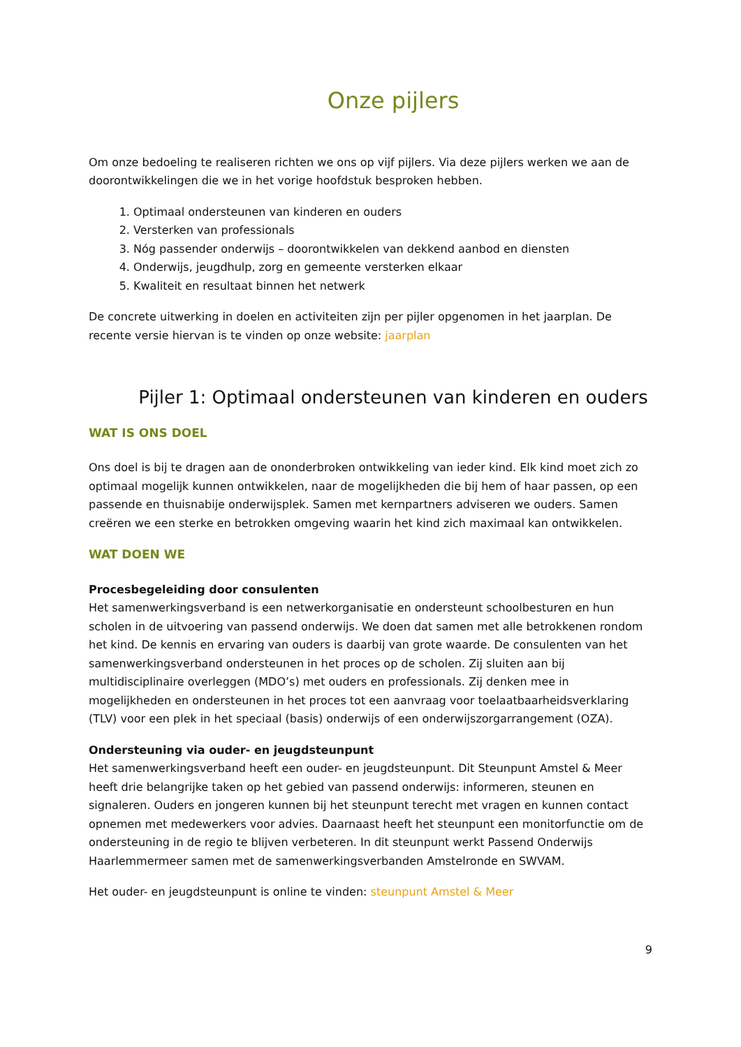Onze pijlers
Om onze bedoeling te realiseren richten we ons op vijf pijlers. Via deze pijlers werken we aan de doorontwikkelingen die we in het vorige hoofdstuk besproken hebben.
1. Optimaal ondersteunen van kinderen en ouders
2. Versterken van professionals
3. Nóg passender onderwijs – doorontwikkelen van dekkend aanbod en diensten
4. Onderwijs, jeugdhulp, zorg en gemeente versterken elkaar
5. Kwaliteit en resultaat binnen het netwerk
De concrete uitwerking in doelen en activiteiten zijn per pijler opgenomen in het jaarplan. De recente versie hiervan is te vinden op onze website: jaarplan
Pijler 1: Optimaal ondersteunen van kinderen en ouders
WAT IS ONS DOEL
Ons doel is bij te dragen aan de ononderbroken ontwikkeling van ieder kind. Elk kind moet zich zo optimaal mogelijk kunnen ontwikkelen, naar de mogelijkheden die bij hem of haar passen, op een passende en thuisnabije onderwijsplek. Samen met kernpartners adviseren we ouders. Samen creëren we een sterke en betrokken omgeving waarin het kind zich maximaal kan ontwikkelen.
WAT DOEN WE
Procesbegeleiding door consulenten
Het samenwerkingsverband is een netwerkorganisatie en ondersteunt schoolbesturen en hun scholen in de uitvoering van passend onderwijs. We doen dat samen met alle betrokkenen rondom het kind. De kennis en ervaring van ouders is daarbij van grote waarde. De consulenten van het samenwerkingsverband ondersteunen in het proces op de scholen. Zij sluiten aan bij multidisciplinaire overleggen (MDO’s) met ouders en professionals. Zij denken mee in mogelijkheden en ondersteunen in het proces tot een aanvraag voor toelaatbaarheidsverklaring (TLV) voor een plek in het speciaal (basis) onderwijs of een onderwijszorgarrangement (OZA).
Ondersteuning via ouder- en jeugdsteunpunt
Het samenwerkingsverband heeft een ouder- en jeugdsteunpunt. Dit Steunpunt Amstel & Meer heeft drie belangrijke taken op het gebied van passend onderwijs: informeren, steunen en signaleren. Ouders en jongeren kunnen bij het steunpunt terecht met vragen en kunnen contact opnemen met medewerkers voor advies. Daarnaast heeft het steunpunt een monitorfunctie om de ondersteuning in de regio te blijven verbeteren. In dit steunpunt werkt Passend Onderwijs Haarlemmermeer samen met de samenwerkingsverbanden Amstelronde en SWVAM.
Het ouder- en jeugdsteunpunt is online te vinden: steunpunt Amstel & Meer
9